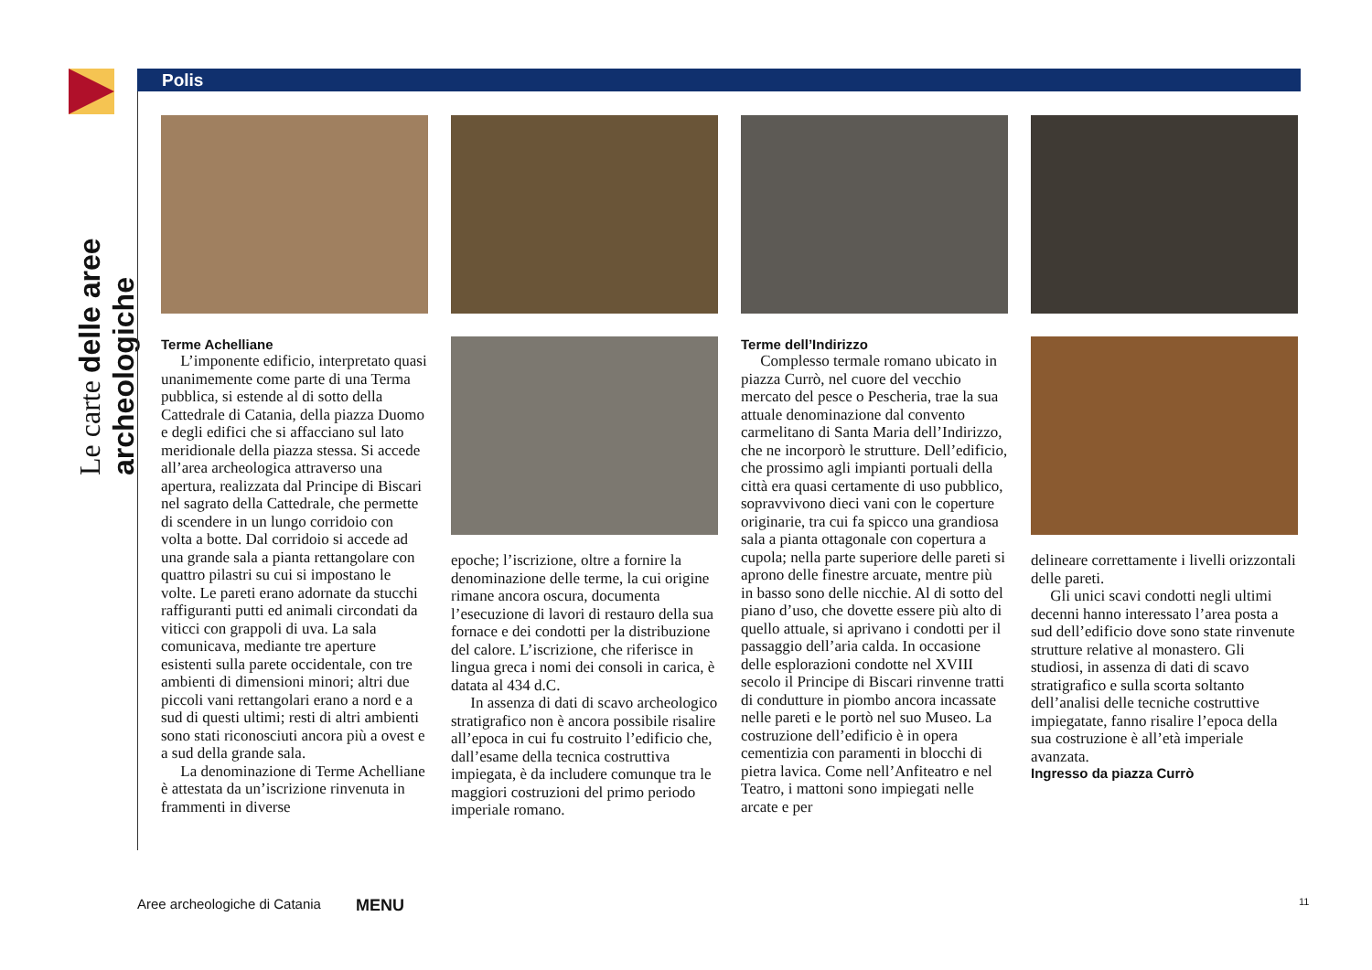Le carte delle aree archeologiche
Polis
Terme Achelliane
L’imponente edificio, interpretato quasi unanimemente come parte di una Terma pubblica, si estende al di sotto della Cattedrale di Catania, della piazza Duomo e degli edifici che si affacciano sul lato meridionale della piazza stessa. Si accede all’area archeologica attraverso una apertura, realizzata dal Principe di Biscari nel sagrato della Cattedrale, che permette di scendere in un lungo corridoio con volta a botte. Dal corridoio si accede ad una grande sala a pianta rettangolare con quattro pilastri su cui si impostano le volte. Le pareti erano adornate da stucchi raffiguranti putti ed animali circondati da viticci con grappoli di uva. La sala comunicava, mediante tre aperture esistenti sulla parete occidentale, con tre ambienti di dimensioni minori; altri due piccoli vani rettangolari erano a nord e a sud di questi ultimi; resti di altri ambienti sono stati riconosciuti ancora più a ovest e a sud della grande sala.
La denominazione di Terme Achelliane è attestata da un’iscrizione rinvenuta in frammenti in diverse
epoche; l’iscrizione, oltre a fornire la denominazione delle terme, la cui origine rimane ancora oscura, documenta l’esecuzione di lavori di restauro della sua fornace e dei condotti per la distribuzione del calore. L’iscrizione, che riferisce in lingua greca i nomi dei consoli in carica, è datata al 434 d.C.
In assenza di dati di scavo archeologico stratigrafico non è ancora possibile risalire all’epoca in cui fu costruito l’edificio che, dall’esame della tecnica costruttiva impiegata, è da includere comunque tra le maggiori costruzioni del primo periodo imperiale romano.
Terme dell’Indirizzo
Complesso termale romano ubicato in piazza Currò, nel cuore del vecchio mercato del pesce o Pescheria, trae la sua attuale denominazione dal convento carmelitano di Santa Maria dell’Indirizzo, che ne incorporò le strutture. Dell’edificio, che prossimo agli impianti portuali della città era quasi certamente di uso pubblico, sopravvivono dieci vani con le coperture originarie, tra cui fa spicco una grandiosa sala a pianta ottagonale con copertura a cupola; nella parte superiore delle pareti si aprono delle finestre arcuate, mentre più in basso sono delle nicchie. Al di sotto del piano d’uso, che dovette essere più alto di quello attuale, si aprivano i condotti per il passaggio dell’aria calda. In occasione delle esplorazioni condotte nel XVIII secolo il Principe di Biscari rinvenne tratti di condutture in piombo ancora incassate nelle pareti e le portò nel suo Museo. La costruzione dell’edificio è in opera cementizia con paramenti in blocchi di pietra lavica. Come nell’Anfiteatro e nel Teatro, i mattoni sono impiegati nelle arcate e per
delineare correttamente i livelli orizzontali delle pareti.
Gli unici scavi condotti negli ultimi decenni hanno interessato l’area posta a sud dell’edificio dove sono state rinvenute strutture relative al monastero. Gli studiosi, in assenza di dati di scavo stratigrafico e sulla scorta soltanto dell’analisi delle tecniche costruttive impiegatate, fanno risalire l’epoca della sua costruzione è all’età imperiale avanzata.
Ingresso da piazza Currò
Aree archeologiche di Catania MENU
11